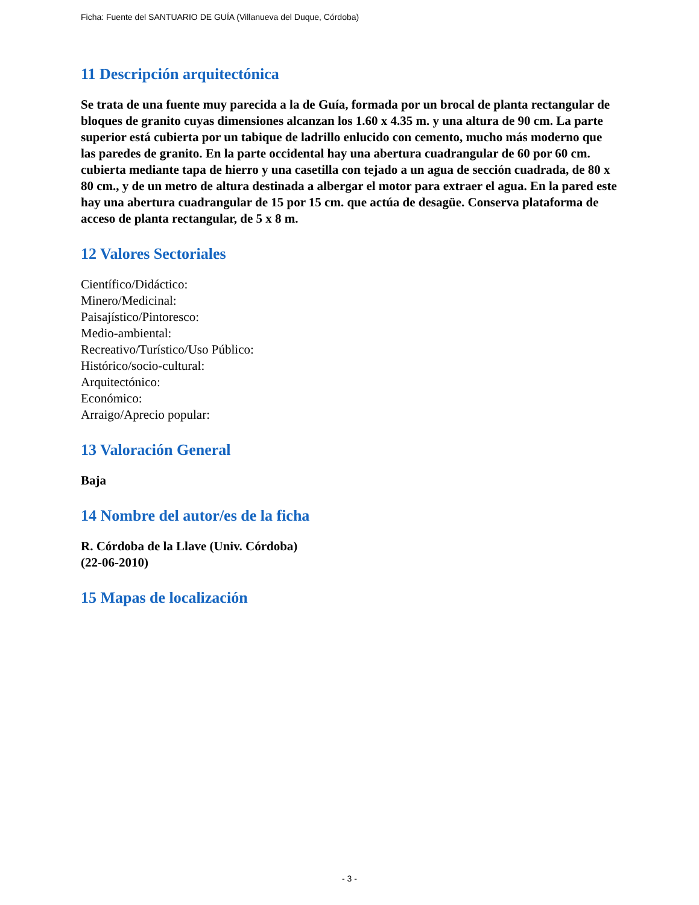Ficha: Fuente del SANTUARIO DE GUÍA (Villanueva del Duque, Córdoba)
11 Descripción arquitectónica
Se trata de una fuente muy parecida a la de Guía, formada por un brocal de planta rectangular de bloques de granito cuyas dimensiones alcanzan los 1.60 x 4.35 m. y una altura de 90 cm. La parte superior está cubierta por un tabique de ladrillo enlucido con cemento, mucho más moderno que las paredes de granito. En la parte occidental hay una abertura cuadrangular de 60 por 60 cm. cubierta mediante tapa de hierro y una casetilla con tejado a un agua de sección cuadrada, de 80 x 80 cm., y de un metro de altura destinada a albergar el motor para extraer el agua. En la pared este hay una abertura cuadrangular de 15 por 15 cm. que actúa de desagüe. Conserva plataforma de acceso de planta rectangular, de 5 x 8 m.
12 Valores Sectoriales
Científico/Didáctico:
Minero/Medicinal:
Paisajístico/Pintoresco:
Medio-ambiental:
Recreativo/Turístico/Uso Público:
Histórico/socio-cultural:
Arquitectónico:
Económico:
Arraigo/Aprecio popular:
13 Valoración General
Baja
14 Nombre del autor/es de la ficha
R. Córdoba de la Llave (Univ. Córdoba)
(22-06-2010)
15 Mapas de localización
- 3 -